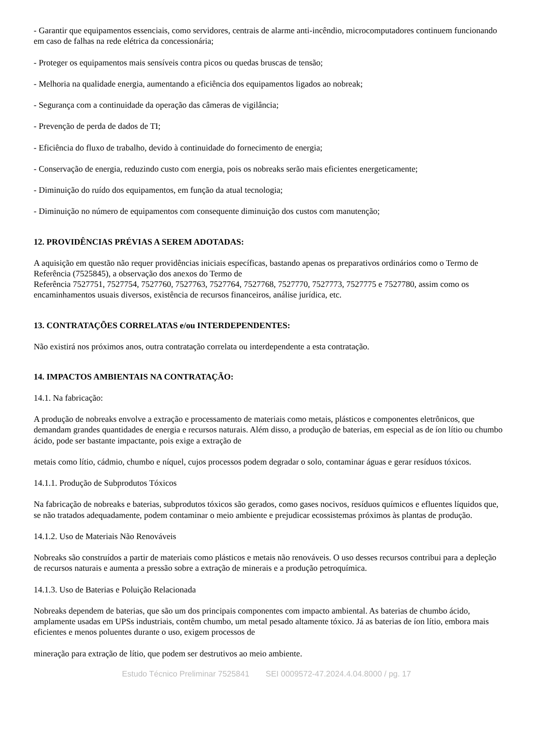- Garantir que equipamentos essenciais, como servidores, centrais de alarme anti-incêndio, microcomputadores continuem funcionando em caso de falhas na rede elétrica da concessionária;
- Proteger os equipamentos mais sensíveis contra picos ou quedas bruscas de tensão;
- Melhoria na qualidade energia, aumentando a eficiência dos equipamentos ligados ao nobreak;
- Segurança com a continuidade da operação das câmeras de vigilância;
- Prevenção de perda de dados de TI;
- Eficiência do fluxo de trabalho, devido à continuidade do fornecimento de energia;
- Conservação de energia, reduzindo custo com energia, pois os nobreaks serão mais eficientes energeticamente;
- Diminuição do ruído dos equipamentos, em função da atual tecnologia;
- Diminuição no número de equipamentos com consequente diminuição dos custos com manutenção;
12. PROVIDÊNCIAS PRÉVIAS A SEREM ADOTADAS:
A aquisição em questão não requer providências iniciais específicas, bastando apenas os preparativos ordinários como o Termo de Referência (7525845), a observação dos anexos do Termo de
Referência 7527751, 7527754, 7527760, 7527763, 7527764, 7527768, 7527770, 7527773, 7527775 e 7527780, assim como os encaminhamentos usuais diversos, existência de recursos financeiros, análise jurídica, etc.
13. CONTRATAÇÕES CORRELATAS e/ou INTERDEPENDENTES:
Não existirá nos próximos anos, outra contratação correlata ou interdependente a esta contratação.
14. IMPACTOS AMBIENTAIS NA CONTRATAÇÃO:
14.1. Na fabricação:
A produção de nobreaks envolve a extração e processamento de materiais como metais, plásticos e componentes eletrônicos, que demandam grandes quantidades de energia e recursos naturais. Além disso, a produção de baterias, em especial as de íon lítio ou chumbo ácido, pode ser bastante impactante, pois exige a extração de
metais como lítio, cádmio, chumbo e níquel, cujos processos podem degradar o solo, contaminar águas e gerar resíduos tóxicos.
14.1.1. Produção de Subprodutos Tóxicos
Na fabricação de nobreaks e baterias, subprodutos tóxicos são gerados, como gases nocivos, resíduos químicos e efluentes líquidos que, se não tratados adequadamente, podem contaminar o meio ambiente e prejudicar ecossistemas próximos às plantas de produção.
14.1.2. Uso de Materiais Não Renováveis
Nobreaks são construídos a partir de materiais como plásticos e metais não renováveis. O uso desses recursos contribui para a depleção de recursos naturais e aumenta a pressão sobre a extração de minerais e a produção petroquímica.
14.1.3. Uso de Baterias e Poluição Relacionada
Nobreaks dependem de baterias, que são um dos principais componentes com impacto ambiental. As baterias de chumbo ácido, amplamente usadas em UPSs industriais, contêm chumbo, um metal pesado altamente tóxico. Já as baterias de íon lítio, embora mais eficientes e menos poluentes durante o uso, exigem processos de
mineração para extração de lítio, que podem ser destrutivos ao meio ambiente.
Estudo Técnico Preliminar 7525841 SEI 0009572-47.2024.4.04.8000 / pg. 17